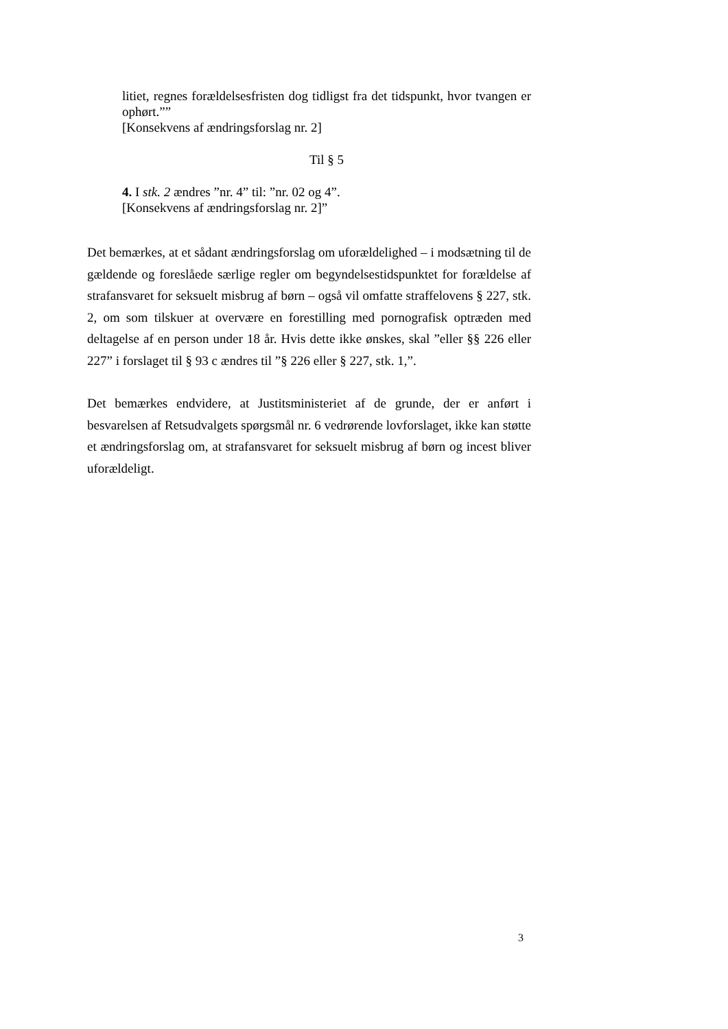litiet, regnes forældelsesfristen dog tidligst fra det tidspunkt, hvor tvangen er ophørt.””
[Konsekvens af ændringsforslag nr. 2]
Til § 5
4. I stk. 2 ændres ”nr. 4” til: ”nr. 02 og 4”.
[Konsekvens af ændringsforslag nr. 2]”
Det bemærkes, at et sådant ændringsforslag om uforældelighed – i modsætning til de gældende og foreslåede særlige regler om begyndelsestidspunktet for forældelse af strafansvaret for seksuelt misbrug af børn – også vil omfatte straffelovens § 227, stk. 2, om som tilskuer at overvære en forestilling med pornografisk optræden med deltagelse af en person under 18 år. Hvis dette ikke ønskes, skal ”eller §§ 226 eller 227” i forslaget til § 93 c ændres til ”§ 226 eller § 227, stk. 1,”.
Det bemærkes endvidere, at Justitsministeriet af de grunde, der er anført i besvarelsen af Retsudvalgets spørgsmål nr. 6 vedrørende lovforslaget, ikke kan støtte et ændringsforslag om, at strafansvaret for seksuelt misbrug af børn og incest bliver uforældeligt.
3